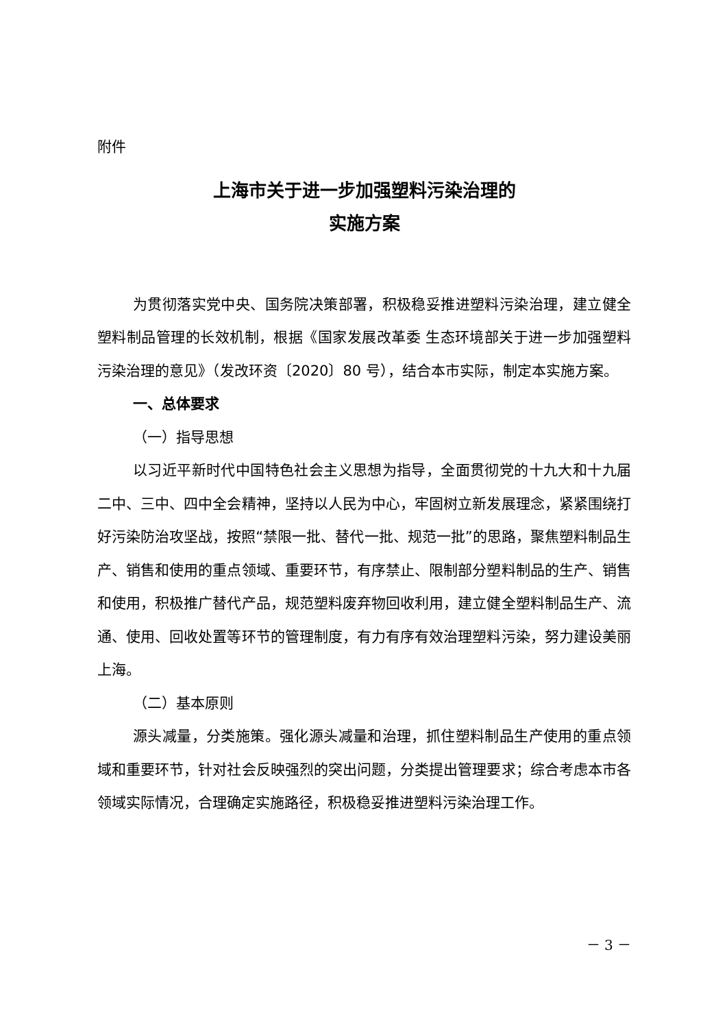附件
上海市关于进一步加强塑料污染治理的
实施方案
为贯彻落实党中央、国务院决策部署，积极稳妥推进塑料污染治理，建立健全塑料制品管理的长效机制，根据《国家发展改革委 生态环境部关于进一步加强塑料污染治理的意见》（发改环资〔2020〕80 号），结合本市实际，制定本实施方案。
一、总体要求
（一）指导思想
以习近平新时代中国特色社会主义思想为指导，全面贯彻党的十九大和十九届二中、三中、四中全会精神，坚持以人民为中心，牢固树立新发展理念，紧紧围绕打好污染防治攻坚战，按照“禁限一批、替代一批、规范一批”的思路，聚焦塑料制品生产、销售和使用的重点领域、重要环节，有序禁止、限制部分塑料制品的生产、销售和使用，积极推广替代产品，规范塑料废弃物回收利用，建立健全塑料制品生产、流通、使用、回收处置等环节的管理制度，有力有序有效治理塑料污染，努力建设美丽上海。
（二）基本原则
源头减量，分类施策。强化源头减量和治理，抓住塑料制品生产使用的重点领域和重要环节，针对社会反映强烈的突出问题，分类提出管理要求；综合考虑本市各领域实际情况，合理确定实施路径，积极稳妥推进塑料污染治理工作。
－ 3 －